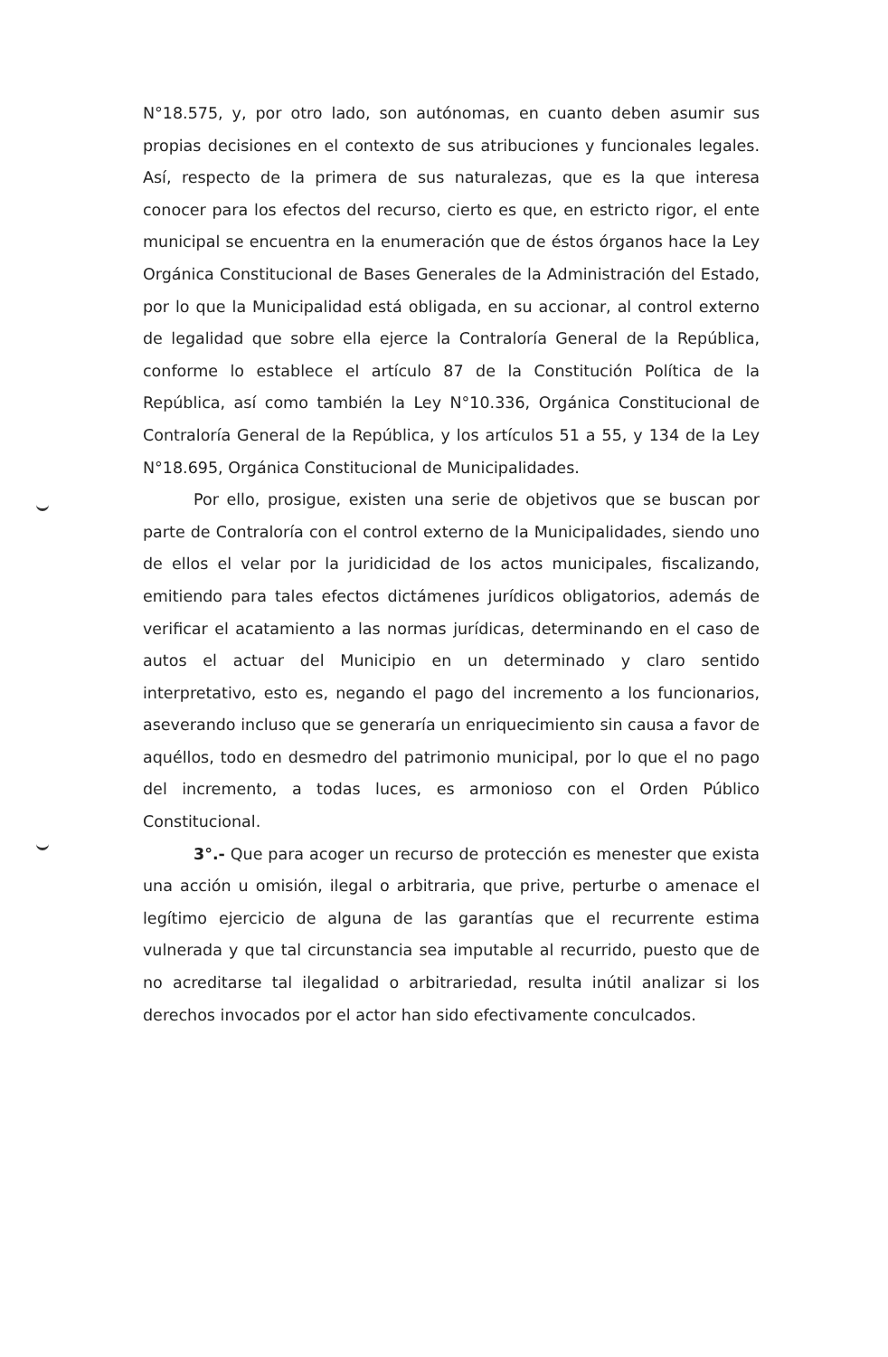N°18.575, y, por otro lado, son autónomas, en cuanto deben asumir sus propias decisiones en el contexto de sus atribuciones y funcionales legales. Así, respecto de la primera de sus naturalezas, que es la que interesa conocer para los efectos del recurso, cierto es que, en estricto rigor, el ente municipal se encuentra en la enumeración que de éstos órganos hace la Ley Orgánica Constitucional de Bases Generales de la Administración del Estado, por lo que la Municipalidad está obligada, en su accionar, al control externo de legalidad que sobre ella ejerce la Contraloría General de la República, conforme lo establece el artículo 87 de la Constitución Política de la República, así como también la Ley N°10.336, Orgánica Constitucional de Contraloría General de la República, y los artículos 51 a 55, y 134 de la Ley N°18.695, Orgánica Constitucional de Municipalidades.
Por ello, prosigue, existen una serie de objetivos que se buscan por parte de Contraloría con el control externo de la Municipalidades, siendo uno de ellos el velar por la juridicidad de los actos municipales, fiscalizando, emitiendo para tales efectos dictámenes jurídicos obligatorios, además de verificar el acatamiento a las normas jurídicas, determinando en el caso de autos el actuar del Municipio en un determinado y claro sentido interpretativo, esto es, negando el pago del incremento a los funcionarios, aseverando incluso que se generaría un enriquecimiento sin causa a favor de aquéllos, todo en desmedro del patrimonio municipal, por lo que el no pago del incremento, a todas luces, es armonioso con el Orden Público Constitucional.
3°.- Que para acoger un recurso de protección es menester que exista una acción u omisión, ilegal o arbitraria, que prive, perturbe o amenace el legítimo ejercicio de alguna de las garantías que el recurrente estima vulnerada y que tal circunstancia sea imputable al recurrido, puesto que de no acreditarse tal ilegalidad o arbitrariedad, resulta inútil analizar si los derechos invocados por el actor han sido efectivamente conculcados.